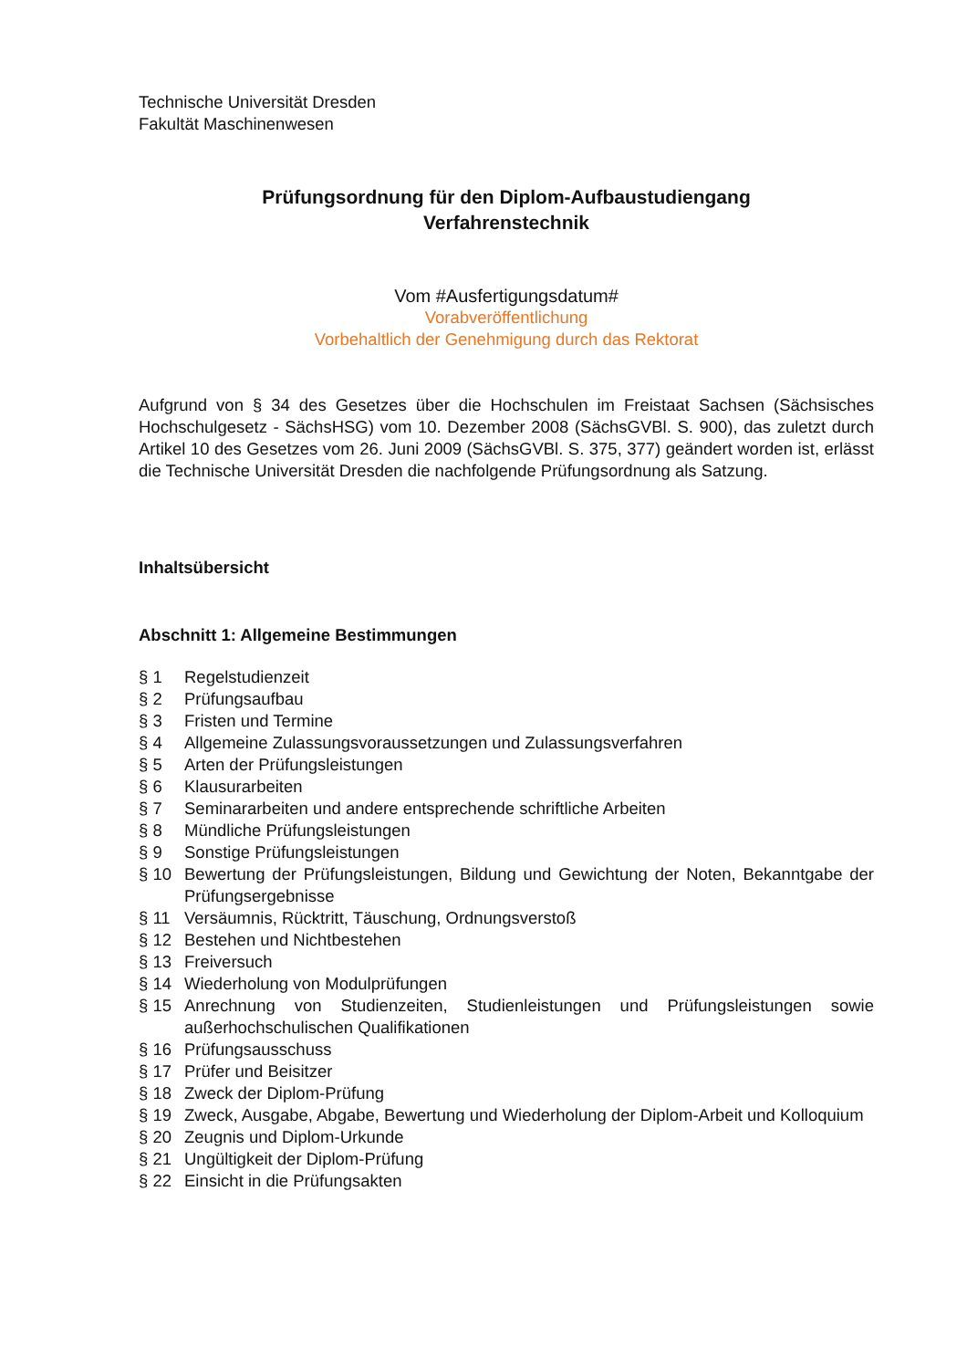Technische Universität Dresden
Fakultät Maschinenwesen
Prüfungsordnung für den Diplom-Aufbaustudiengang
Verfahrenstechnik
Vom #Ausfertigungsdatum#
Vorabveröffentlichung
Vorbehaltlich der Genehmigung durch das Rektorat
Aufgrund von § 34 des Gesetzes über die Hochschulen im Freistaat Sachsen (Sächsisches Hochschulgesetz - SächsHSG) vom 10. Dezember 2008 (SächsGVBl. S. 900), das zuletzt durch Artikel 10 des Gesetzes vom 26. Juni 2009 (SächsGVBl. S. 375, 377) geändert worden ist, erlässt die Technische Universität Dresden die nachfolgende Prüfungsordnung als Satzung.
Inhaltsübersicht
Abschnitt 1: Allgemeine Bestimmungen
| § 1 | Regelstudienzeit |
| § 2 | Prüfungsaufbau |
| § 3 | Fristen und Termine |
| § 4 | Allgemeine Zulassungsvoraussetzungen und Zulassungsverfahren |
| § 5 | Arten der Prüfungsleistungen |
| § 6 | Klausurarbeiten |
| § 7 | Seminararbeiten und andere entsprechende schriftliche Arbeiten |
| § 8 | Mündliche Prüfungsleistungen |
| § 9 | Sonstige Prüfungsleistungen |
| § 10 | Bewertung der Prüfungsleistungen, Bildung und Gewichtung der Noten, Bekanntgabe der Prüfungsergebnisse |
| § 11 | Versäumnis, Rücktritt, Täuschung, Ordnungsverstoß |
| § 12 | Bestehen und Nichtbestehen |
| § 13 | Freiversuch |
| § 14 | Wiederholung von Modulprüfungen |
| § 15 | Anrechnung von Studienzeiten, Studienleistungen und Prüfungsleistungen sowie außerhochschulischen Qualifikationen |
| § 16 | Prüfungsausschuss |
| § 17 | Prüfer und Beisitzer |
| § 18 | Zweck der Diplom-Prüfung |
| § 19 | Zweck, Ausgabe, Abgabe, Bewertung und Wiederholung der Diplom-Arbeit und Kolloquium |
| § 20 | Zeugnis und Diplom-Urkunde |
| § 21 | Ungültigkeit der Diplom-Prüfung |
| § 22 | Einsicht in die Prüfungsakten |